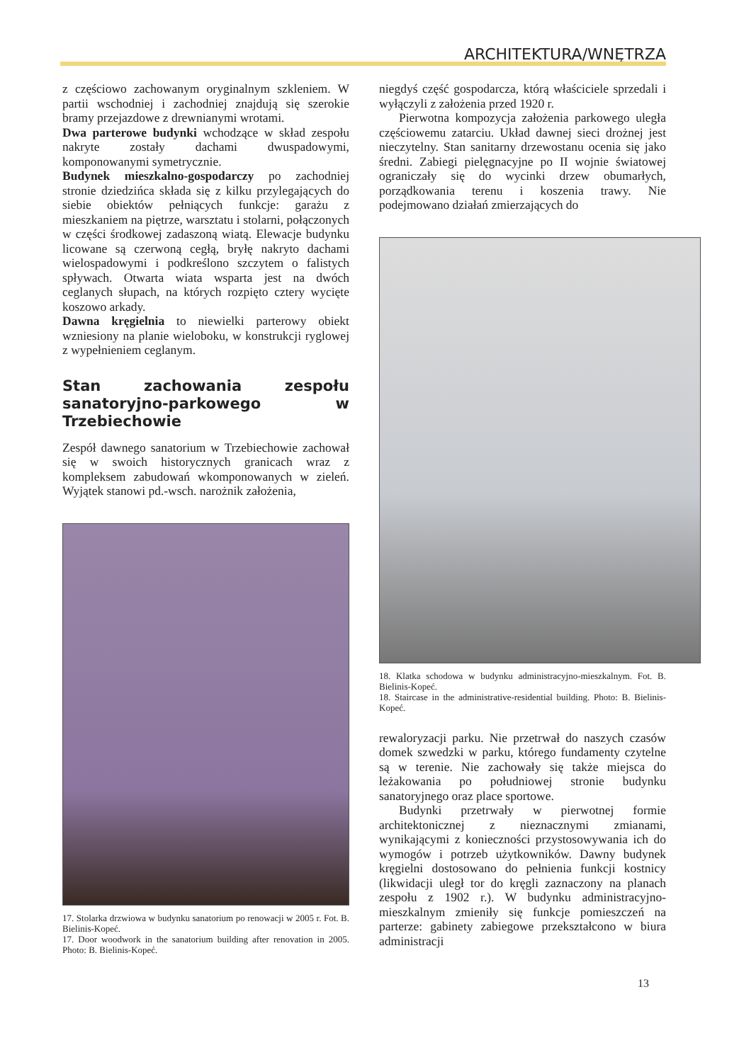ARCHITEKTURA/WNĘTRZA
z częściowo zachowanym oryginalnym szkleniem. W partii wschodniej i zachodniej znajdują się szerokie bramy przejazdowe z drewnianymi wrotami.
Dwa parterowe budynki wchodzące w skład zespołu nakryte zostały dachami dwuspadowymi, komponowanymi symetrycznie.
Budynek mieszkalno-gospodarczy po zachodniej stronie dziedzińca składa się z kilku przylegających do siebie obiektów pełniących funkcje: garażu z mieszkaniem na piętrze, warsztatu i stolarni, połączonych w części środkowej zadaszoną wiatą. Elewacje budynku licowane są czerwoną cegłą, bryłę nakryto dachami wielospadowymi i podkreślono szczytem o falistych spływach. Otwarta wiata wsparta jest na dwóch ceglanych słupach, na których rozpięto cztery wycięte koszowo arkady.
Dawna kręgielnia to niewielki parterowy obiekt wzniesiony na planie wieloboku, w konstrukcji ryglowej z wypełnieniem ceglanym.
Stan zachowania zespołu sanatoryjno-parkowego w Trzebiechowie
Zespół dawnego sanatorium w Trzebiechowie zachował się w swoich historycznych granicach wraz z kompleksem zabudowań wkomponowanych w zieleń. Wyjątek stanowi pd.-wsch. narożnik założenia,
17. Stolarka drzwiowa w budynku sanatorium po renowacji w 2005 r. Fot. B. Bielinis-Kopeć.
17. Door woodwork in the sanatorium building after renovation in 2005. Photo: B. Bielinis-Kopeć.
niegdyś część gospodarcza, którą właściciele sprzedali i wyłączyli z założenia przed 1920 r.
Pierwotna kompozycja założenia parkowego uległa częściowemu zatarciu. Układ dawnej sieci drożnej jest nieczytelny. Stan sanitarny drzewostanu ocenia się jako średni. Zabiegi pielęgnacyjne po II wojnie światowej ograniczały się do wycinki drzew obumarłych, porządkowania terenu i koszenia trawy. Nie podejmowano działań zmierzających do
18. Klatka schodowa w budynku administracyjno-mieszkalnym. Fot. B. Bielinis-Kopeć.
18. Staircase in the administrative-residential building. Photo: B. Bielinis-Kopeć.
rewaloryzacji parku. Nie przetrwał do naszych czasów domek szwedzki w parku, którego fundamenty czytelne są w terenie. Nie zachowały się także miejsca do leżakowania po południowej stronie budynku sanatoryjnego oraz place sportowe.
Budynki przetrwały w pierwotnej formie architektonicznej z nieznacznymi zmianami, wynikającymi z konieczności przystosowywania ich do wymogów i potrzeb użytkowników. Dawny budynek kręgielni dostosowano do pełnienia funkcji kostnicy (likwidacji uległ tor do kręgli zaznaczony na planach zespołu z 1902 r.). W budynku administracyjno-mieszkalnym zmieniły się funkcje pomieszczeń na parterze: gabinety zabiegowe przekształcono w biura administracji
13